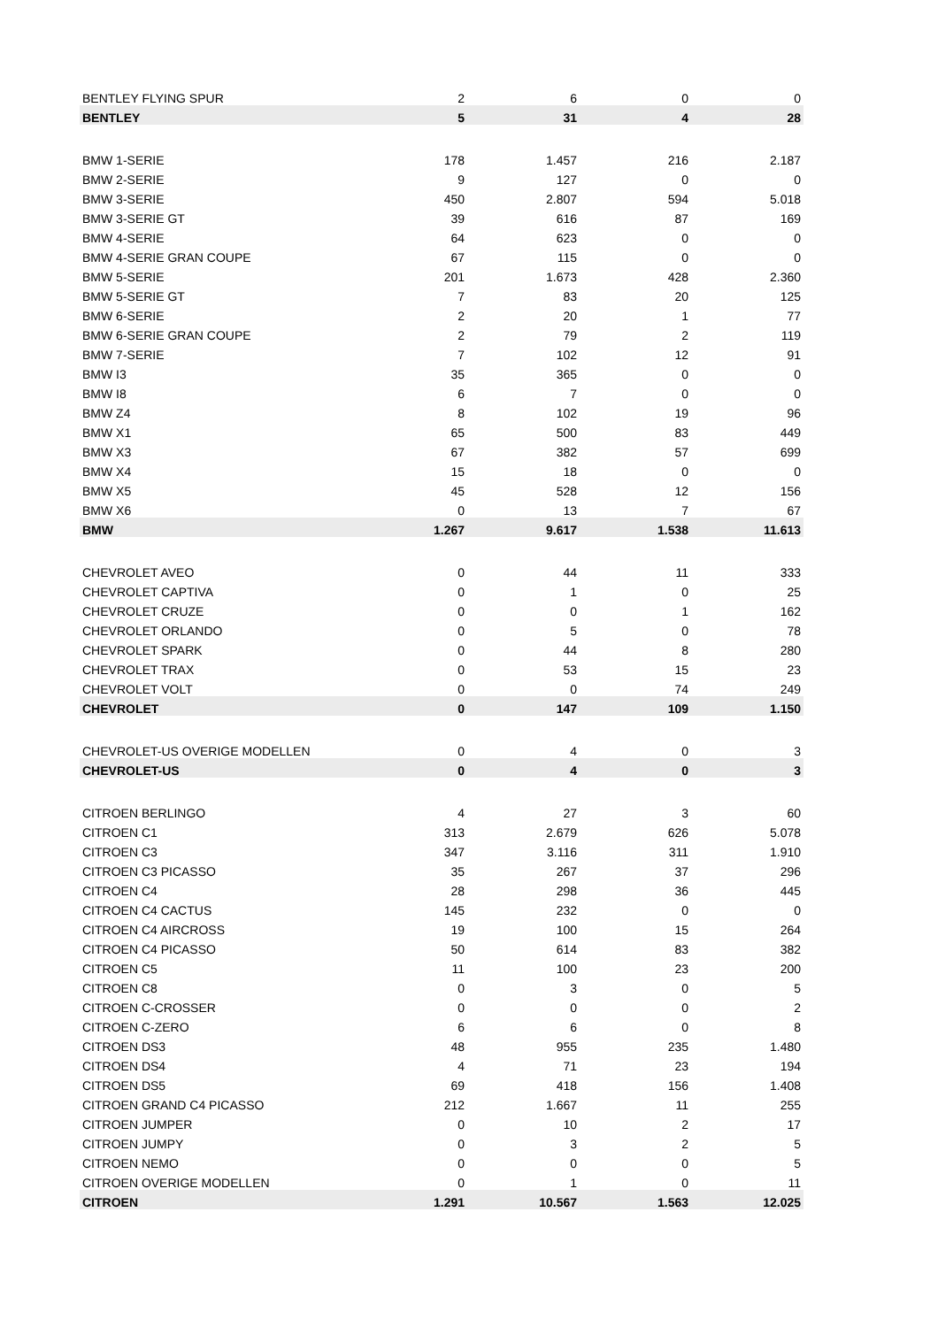| BENTLEY FLYING SPUR | 2 | 6 | 0 | 0 |
| BENTLEY | 5 | 31 | 4 | 28 |
| BMW 1-SERIE | 178 | 1.457 | 216 | 2.187 |
| BMW 2-SERIE | 9 | 127 | 0 | 0 |
| BMW 3-SERIE | 450 | 2.807 | 594 | 5.018 |
| BMW 3-SERIE GT | 39 | 616 | 87 | 169 |
| BMW 4-SERIE | 64 | 623 | 0 | 0 |
| BMW 4-SERIE GRAN COUPE | 67 | 115 | 0 | 0 |
| BMW 5-SERIE | 201 | 1.673 | 428 | 2.360 |
| BMW 5-SERIE GT | 7 | 83 | 20 | 125 |
| BMW 6-SERIE | 2 | 20 | 1 | 77 |
| BMW 6-SERIE GRAN COUPE | 2 | 79 | 2 | 119 |
| BMW 7-SERIE | 7 | 102 | 12 | 91 |
| BMW I3 | 35 | 365 | 0 | 0 |
| BMW I8 | 6 | 7 | 0 | 0 |
| BMW Z4 | 8 | 102 | 19 | 96 |
| BMW X1 | 65 | 500 | 83 | 449 |
| BMW X3 | 67 | 382 | 57 | 699 |
| BMW X4 | 15 | 18 | 0 | 0 |
| BMW X5 | 45 | 528 | 12 | 156 |
| BMW X6 | 0 | 13 | 7 | 67 |
| BMW | 1.267 | 9.617 | 1.538 | 11.613 |
| CHEVROLET AVEO | 0 | 44 | 11 | 333 |
| CHEVROLET CAPTIVA | 0 | 1 | 0 | 25 |
| CHEVROLET CRUZE | 0 | 0 | 1 | 162 |
| CHEVROLET ORLANDO | 0 | 5 | 0 | 78 |
| CHEVROLET SPARK | 0 | 44 | 8 | 280 |
| CHEVROLET TRAX | 0 | 53 | 15 | 23 |
| CHEVROLET VOLT | 0 | 0 | 74 | 249 |
| CHEVROLET | 0 | 147 | 109 | 1.150 |
| CHEVROLET-US OVERIGE MODELLEN | 0 | 4 | 0 | 3 |
| CHEVROLET-US | 0 | 4 | 0 | 3 |
| CITROEN BERLINGO | 4 | 27 | 3 | 60 |
| CITROEN C1 | 313 | 2.679 | 626 | 5.078 |
| CITROEN C3 | 347 | 3.116 | 311 | 1.910 |
| CITROEN C3 PICASSO | 35 | 267 | 37 | 296 |
| CITROEN C4 | 28 | 298 | 36 | 445 |
| CITROEN C4 CACTUS | 145 | 232 | 0 | 0 |
| CITROEN C4 AIRCROSS | 19 | 100 | 15 | 264 |
| CITROEN C4 PICASSO | 50 | 614 | 83 | 382 |
| CITROEN C5 | 11 | 100 | 23 | 200 |
| CITROEN C8 | 0 | 3 | 0 | 5 |
| CITROEN C-CROSSER | 0 | 0 | 0 | 2 |
| CITROEN C-ZERO | 6 | 6 | 0 | 8 |
| CITROEN DS3 | 48 | 955 | 235 | 1.480 |
| CITROEN DS4 | 4 | 71 | 23 | 194 |
| CITROEN DS5 | 69 | 418 | 156 | 1.408 |
| CITROEN GRAND C4 PICASSO | 212 | 1.667 | 11 | 255 |
| CITROEN JUMPER | 0 | 10 | 2 | 17 |
| CITROEN JUMPY | 0 | 3 | 2 | 5 |
| CITROEN NEMO | 0 | 0 | 0 | 5 |
| CITROEN OVERIGE MODELLEN | 0 | 1 | 0 | 11 |
| CITROEN | 1.291 | 10.567 | 1.563 | 12.025 |